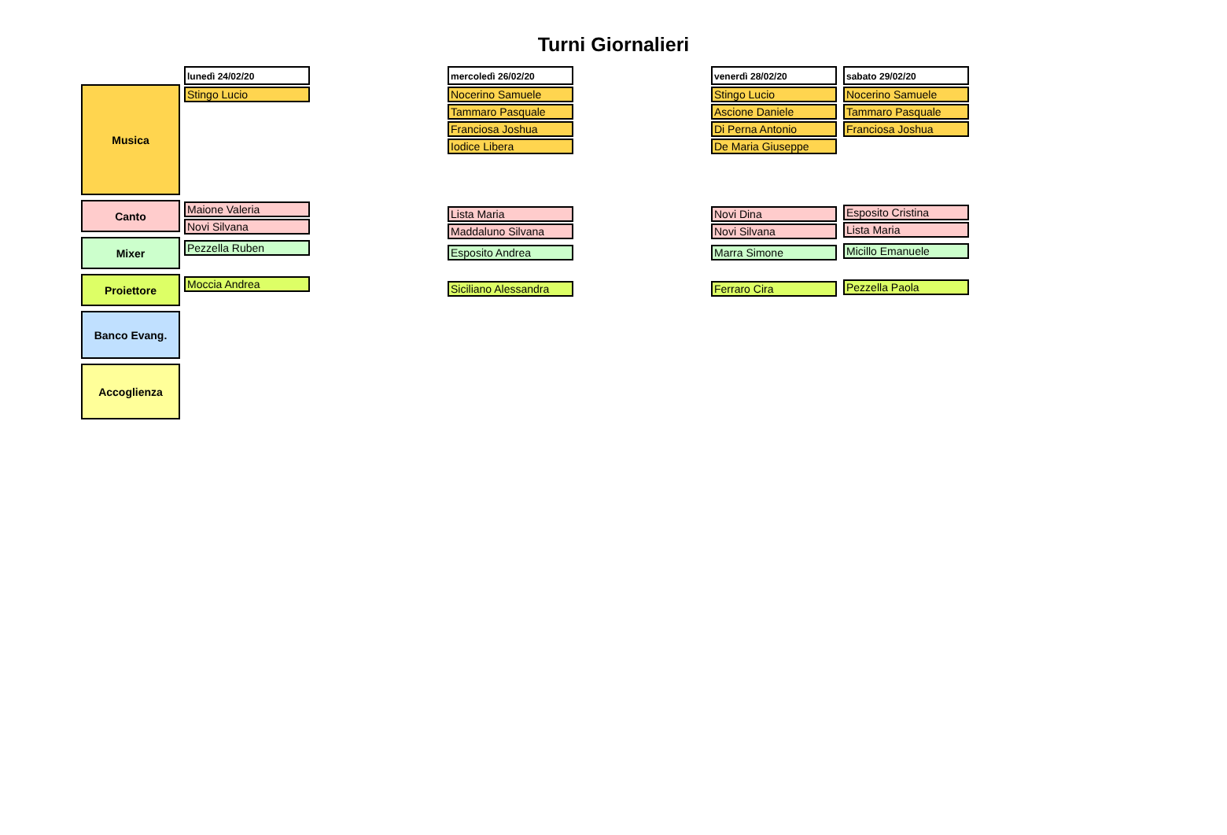Turni Giornalieri
Musica
Canto
Mixer
Proiettore
Banco Evang.
Accoglienza
lunedì 24/02/20
Stingo Lucio
Maione Valeria
Novi Silvana
Pezzella Ruben
Moccia Andrea
mercoledì 26/02/20
Nocerino Samuele
Tammaro Pasquale
Franciosa Joshua
Iodice Libera
Lista Maria
Maddaluno Silvana
Esposito Andrea
Siciliano Alessandra
venerdì 28/02/20
Stingo Lucio
Ascione Daniele
Di Perna Antonio
De Maria Giuseppe
Novi Dina
Novi Silvana
Marra Simone
Ferraro Cira
sabato 29/02/20
Nocerino Samuele
Tammaro Pasquale
Franciosa Joshua
Esposito Cristina
Lista Maria
Micillo Emanuele
Pezzella Paola